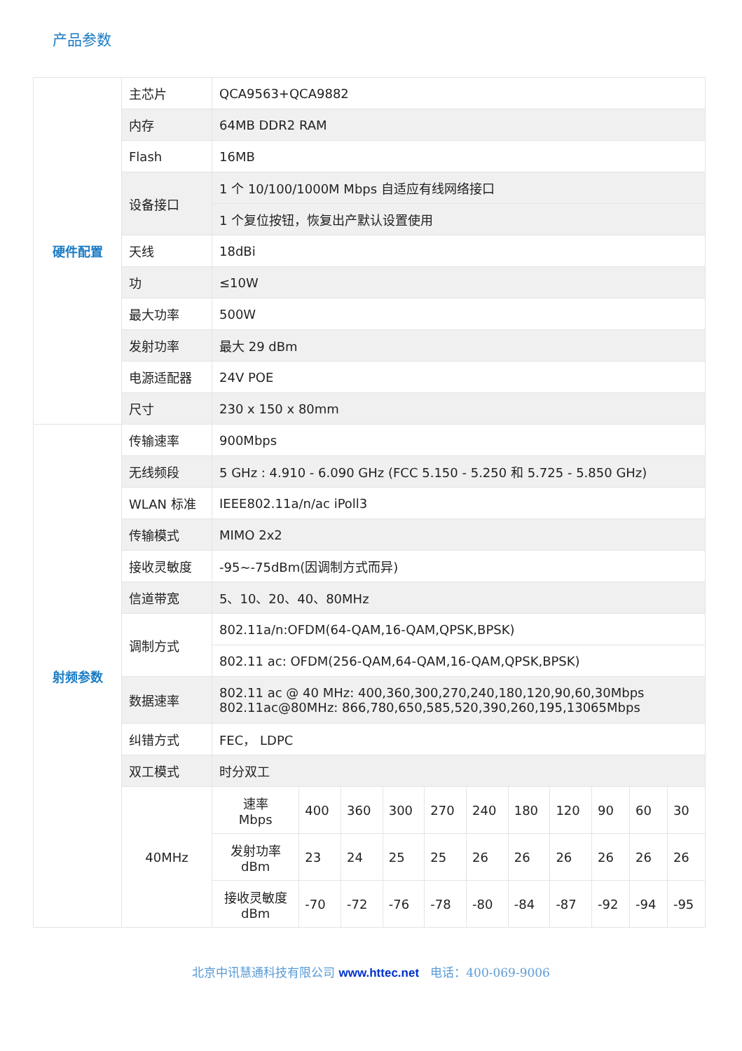产品参数
| 硬件配置 | 主芯片 | QCA9563+QCA9882 | | | | | | | | | | |
| | 内存 | 64MB DDR2 RAM | | | | | | | | | | |
| | Flash | 16MB | | | | | | | | | | |
| | 设备接口 | 1 个 10/100/1000M Mbps 自适应有线网络接口 | | | | | | | | | | |
| | | 1 个复位按钮，恢复出产默认设置使用 | | | | | | | | | | |
| | 天线 | 18dBi | | | | | | | | | | |
| | 功 | ≤10W | | | | | | | | | | |
| | 最大功率 | 500W | | | | | | | | | | |
| | 发射功率 | 最大 29 dBm | | | | | | | | | | |
| | 电源适配器 | 24V POE | | | | | | | | | | |
| | 尺寸 | 230 x 150 x 80mm | | | | | | | | | | |
| 射频参数 | 传输速率 | 900Mbps | | | | | | | | | | |
| | 无线频段 | 5 GHz : 4.910 - 6.090 GHz (FCC 5.150 - 5.250 和 5.725 - 5.850 GHz) | | | | | | | | | | |
| | WLAN 标准 | IEEE802.11a/n/ac iPoll3 | | | | | | | | | | |
| | 传输模式 | MIMO 2x2 | | | | | | | | | | |
| | 接收灵敏度 | -95~-75dBm(因调制方式而异) | | | | | | | | | | |
| | 信道带宽 | 5、10、20、40、80MHz | | | | | | | | | | |
| | 调制方式 | 802.11a/n:OFDM(64-QAM,16-QAM,QPSK,BPSK) | | | | | | | | | | |
| | | 802.11 ac: OFDM(256-QAM,64-QAM,16-QAM,QPSK,BPSK) | | | | | | | | | | |
| | 数据速率 | 802.11 ac @ 40 MHz: 400,360,300,270,240,180,120,90,60,30Mbps 802.11ac@80MHz: 866,780,650,585,520,390,260,195,13065Mbps | | | | | | | | | | |
| | 纠错方式 | FEC， LDPC | | | | | | | | | | |
| | 双工模式 | 时分双工 | | | | | | | | | | |
| | 40MHz | 速率 Mbps | 400 | 360 | 300 | 270 | 240 | 180 | 120 | 90 | 60 | 30 |
| | | 发射功率 dBm | 23 | 24 | 25 | 25 | 26 | 26 | 26 | 26 | 26 | 26 |
| | | 接收灵敏度 dBm | -70 | -72 | -76 | -78 | -80 | -84 | -87 | -92 | -94 | -95 |
北京中讯慧通科技有限公司 www.httec.net 电话：400-069-9006